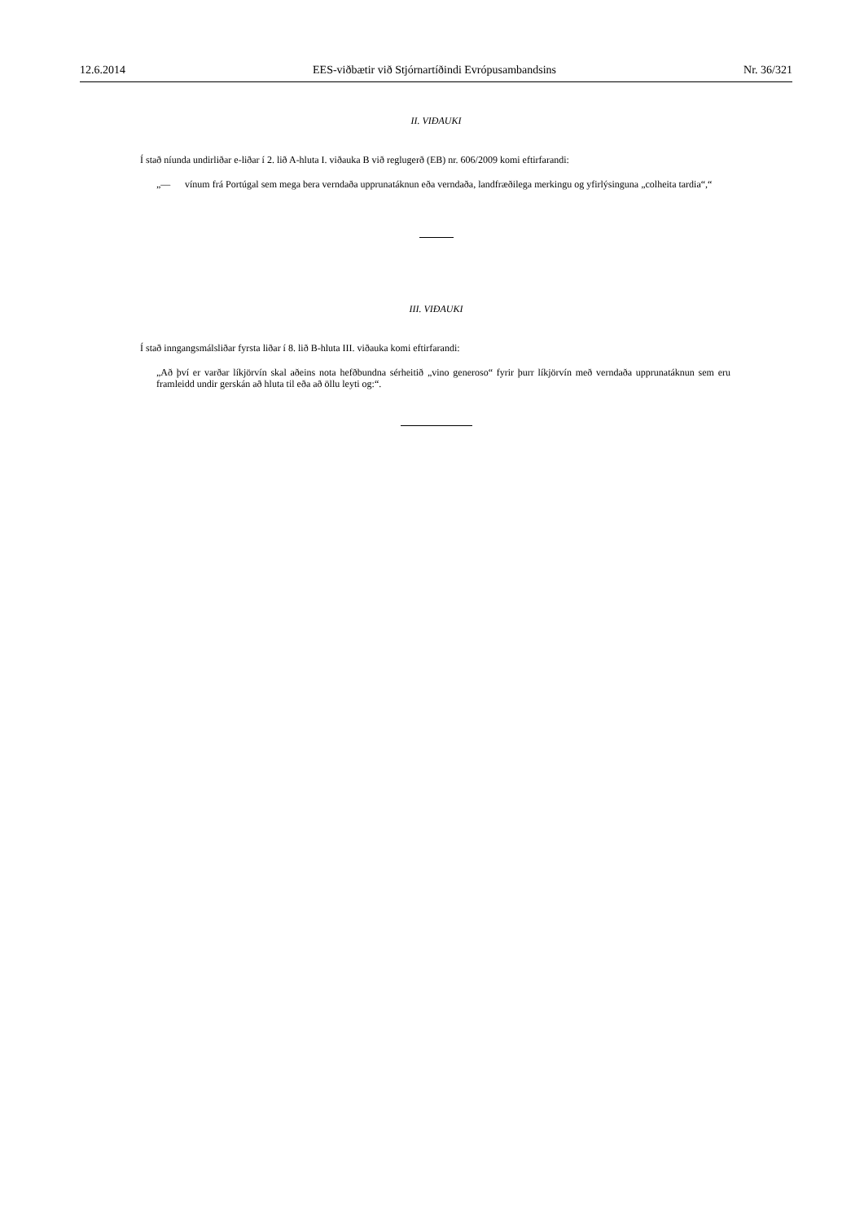12.6.2014 EES-viðbætir við Stjórnartíðindi Evrópusambandsins Nr. 36/321
II. VIÐAUKI
Í stað níunda undirliðar e-liðar í 2. lið A-hluta I. viðauka B við reglugerð (EB) nr. 606/2009 komi eftirfarandi:
„— vínum frá Portúgal sem mega bera verndaða upprunatáknun eða verndaða, landfræðilega merkingu og yfirlýsinguna „colheita tardia“,“
III. VIÐAUKI
Í stað inngangsmálsliðar fyrsta liðar í 8. lið B-hluta III. viðauka komi eftirfarandi:
„Að því er varðar líkjörvín skal aðeins nota hefðbundna sérheitið „vino generoso“ fyrir þurr líkjörvín með verndaða upprunatáknun sem eru framleidd undir gerskán að hluta til eða að öllu leyti og:“.